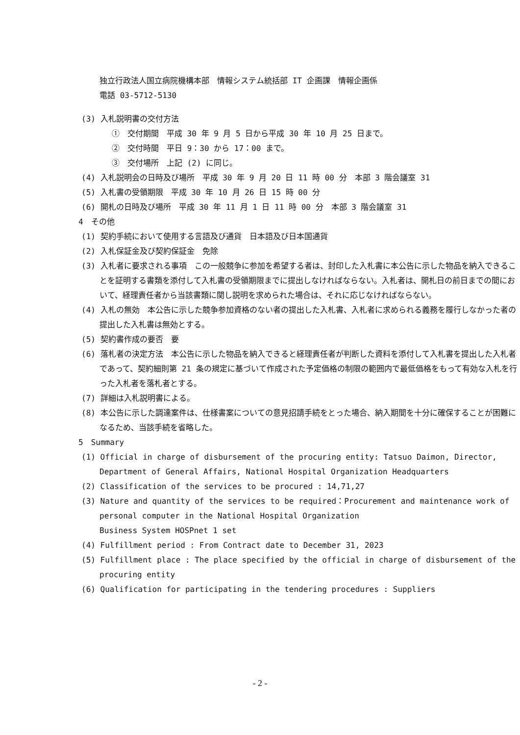独立行政法人国立病院機構本部　情報システム統括部 IT 企画課　情報企画係
電話 03-5712-5130
(3) 入札説明書の交付方法
①　交付期間　平成 30 年 9 月 5 日から平成 30 年 10 月 25 日まで。
②　交付時間　平日 9：30 から 17：00 まで。
③　交付場所　上記 (2) に同じ。
(4) 入札説明会の日時及び場所　平成 30 年 9 月 20 日 11 時 00 分　本部 3 階会議室 31
(5) 入札書の受領期限　平成 30 年 10 月 26 日 15 時 00 分
(6) 開札の日時及び場所　平成 30 年 11 月 1 日 11 時 00 分　本部 3 階会議室 31
4　その他
(1) 契約手続において使用する言語及び通貨　日本語及び日本国通貨
(2) 入札保証金及び契約保証金　免除
(3) 入札者に要求される事項　この一般競争に参加を希望する者は、封印した入札書に本公告に示した物品を納入できることを証明する書類を添付して入札書の受領期限までに提出しなければならない。入札者は、開札日の前日までの間において、経理責任者から当該書類に関し説明を求められた場合は、それに応じなければならない。
(4) 入札の無効　本公告に示した競争参加資格のない者の提出した入札書、入札者に求められる義務を履行しなかった者の提出した入札書は無効とする。
(5) 契約書作成の要否　要
(6) 落札者の決定方法　本公告に示した物品を納入できると経理責任者が判断した資料を添付して入札書を提出した入札者であって、契約細則第 21 条の規定に基づいて作成された予定価格の制限の範囲内で最低価格をもって有効な入札を行った入札者を落札者とする。
(7) 詳細は入札説明書による。
(8) 本公告に示した調達案件は、仕様書案についての意見招請手続をとった場合、納入期間を十分に確保することが困難になるため、当該手続を省略した。
5　Summary
(1) Official in charge of disbursement of the procuring entity: Tatsuo Daimon, Director, Department of General Affairs, National Hospital Organization Headquarters
(2) Classification of the services to be procured : 14,71,27
(3) Nature and quantity of the services to be required：Procurement and maintenance work of personal computer in the National Hospital Organization
Business System HOSPnet 1 set
(4) Fulfillment period : From Contract date to December 31, 2023
(5) Fulfillment place : The place specified by the official in charge of disbursement of the procuring entity
(6) Qualification for participating in the tendering procedures : Suppliers
- 2 -